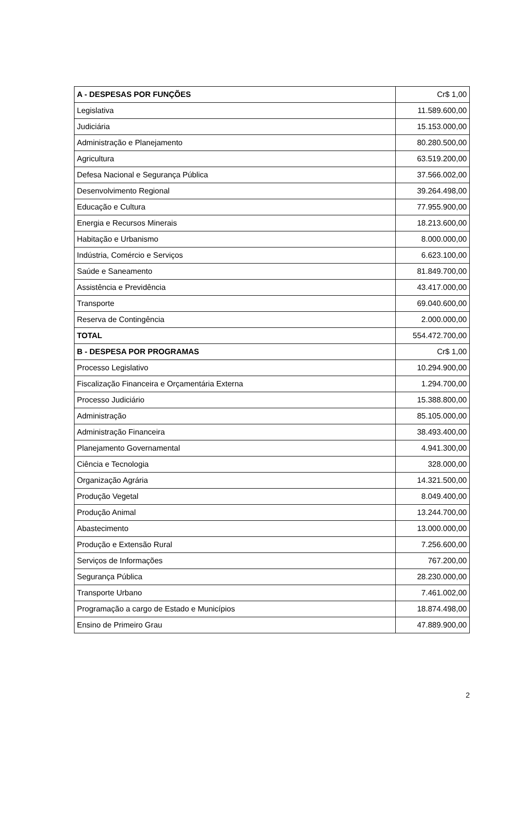| A - DESPESAS POR FUNÇÕES | Cr$ 1,00 |
| Legislativa | 11.589.600,00 |
| Judiciária | 15.153.000,00 |
| Administração e Planejamento | 80.280.500,00 |
| Agricultura | 63.519.200,00 |
| Defesa Nacional e Segurança Pública | 37.566.002,00 |
| Desenvolvimento Regional | 39.264.498,00 |
| Educação e Cultura | 77.955.900,00 |
| Energia e Recursos Minerais | 18.213.600,00 |
| Habitação e Urbanismo | 8.000.000,00 |
| Indústria, Comércio e Serviços | 6.623.100,00 |
| Saúde e Saneamento | 81.849.700,00 |
| Assistência e Previdência | 43.417.000,00 |
| Transporte | 69.040.600,00 |
| Reserva de Contingência | 2.000.000,00 |
| TOTAL | 554.472.700,00 |
| B - DESPESA POR PROGRAMAS | Cr$ 1,00 |
| Processo Legislativo | 10.294.900,00 |
| Fiscalização Financeira e Orçamentária Externa | 1.294.700,00 |
| Processo Judiciário | 15.388.800,00 |
| Administração | 85.105.000,00 |
| Administração Financeira | 38.493.400,00 |
| Planejamento Governamental | 4.941.300,00 |
| Ciência e Tecnologia | 328.000,00 |
| Organização Agrária | 14.321.500,00 |
| Produção Vegetal | 8.049.400,00 |
| Produção Animal | 13.244.700,00 |
| Abastecimento | 13.000.000,00 |
| Produção e Extensão Rural | 7.256.600,00 |
| Serviços de Informações | 767.200,00 |
| Segurança Pública | 28.230.000,00 |
| Transporte Urbano | 7.461.002,00 |
| Programação a cargo de Estado e Municípios | 18.874.498,00 |
| Ensino de Primeiro Grau | 47.889.900,00 |
2